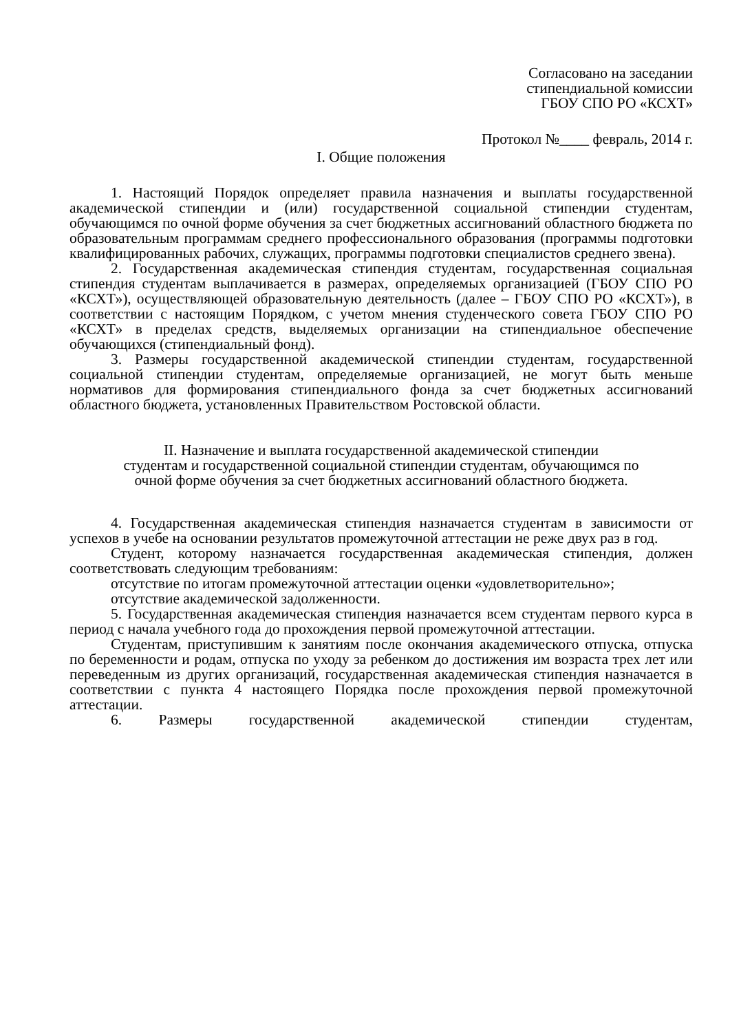Согласовано на заседании
стипендиальной комиссии
ГБОУ СПО РО «КСХТ»
Протокол №____ февраль, 2014 г.
I. Общие положения
1. Настоящий Порядок определяет правила назначения и выплаты государственной академической стипендии и (или) государственной социальной стипендии студентам, обучающимся по очной форме обучения за счет бюджетных ассигнований областного бюджета по образовательным программам среднего профессионального образования (программы подготовки квалифицированных рабочих, служащих, программы подготовки специалистов среднего звена).
2. Государственная академическая стипендия студентам, государственная социальная стипендия студентам выплачивается в размерах, определяемых организацией (ГБОУ СПО РО «КСХТ»), осуществляющей образовательную деятельность (далее – ГБОУ СПО РО «КСХТ»), в соответствии с настоящим Порядком, с учетом мнения студенческого совета ГБОУ СПО РО «КСХТ» в пределах средств, выделяемых организации на стипендиальное обеспечение обучающихся (стипендиальный фонд).
3. Размеры государственной академической стипендии студентам, государственной социальной стипендии студентам, определяемые организацией, не могут быть меньше нормативов для формирования стипендиального фонда за счет бюджетных ассигнований областного бюджета, установленных Правительством Ростовской области.
II. Назначение и выплата государственной академической стипендии
студентам и государственной социальной стипендии студентам, обучающимся по
очной форме обучения за счет бюджетных ассигнований областного бюджета.
4. Государственная академическая стипендия назначается студентам в зависимости от успехов в учебе на основании результатов промежуточной аттестации не реже двух раз в год.
Студент, которому назначается государственная академическая стипендия, должен соответствовать следующим требованиям:
отсутствие по итогам промежуточной аттестации оценки «удовлетворительно»;
отсутствие академической задолженности.
5. Государственная академическая стипендия назначается всем студентам первого курса в период с начала учебного года до прохождения первой промежуточной аттестации.
Студентам, приступившим к занятиям после окончания академического отпуска, отпуска по беременности и родам, отпуска по уходу за ребенком до достижения им возраста трех лет или переведенным из других организаций, государственная академическая стипендия назначается в соответствии с пункта 4 настоящего Порядка после прохождения первой промежуточной аттестации.
6. Размеры государственной академической стипендии студентам,